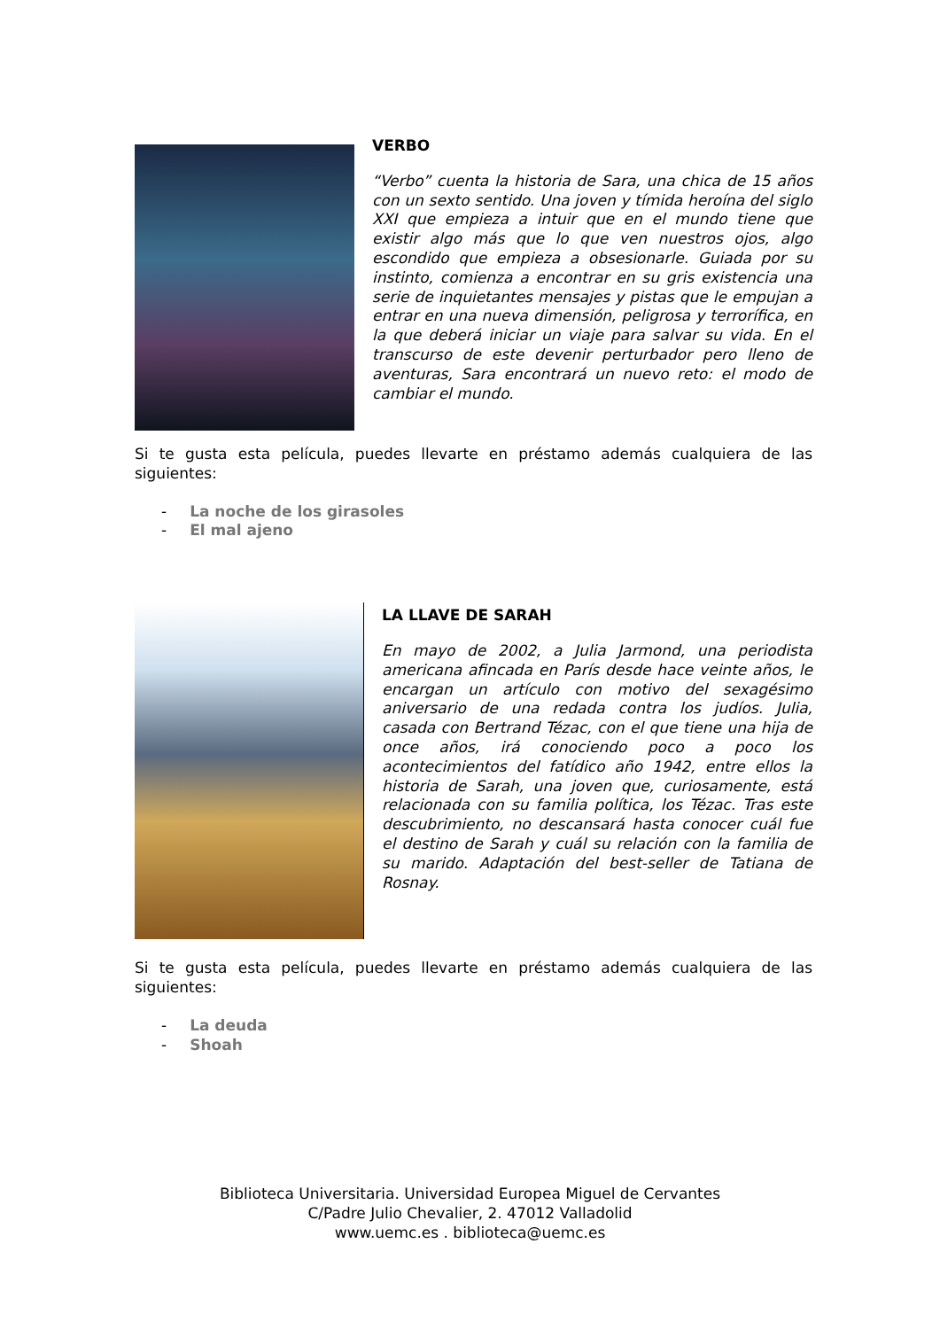VERBO
“Verbo” cuenta la historia de Sara, una chica de 15 años con un sexto sentido. Una joven y tímida heroína del siglo XXI que empieza a intuir que en el mundo tiene que existir algo más que lo que ven nuestros ojos, algo escondido que empieza a obsesionarle. Guiada por su instinto, comienza a encontrar en su gris existencia una serie de inquietantes mensajes y pistas que le empujan a entrar en una nueva dimensión, peligrosa y terrorífica, en la que deberá iniciar un viaje para salvar su vida. En el transcurso de este devenir perturbador pero lleno de aventuras, Sara encontrará un nuevo reto: el modo de cambiar el mundo.
Si te gusta esta película, puedes llevarte en préstamo además cualquiera de las siguientes:
- La noche de los girasoles
- El mal ajeno
LA LLAVE DE SARAH
En mayo de 2002, a Julia Jarmond, una periodista americana afincada en París desde hace veinte años, le encargan un artículo con motivo del sexagésimo aniversario de una redada contra los judíos. Julia, casada con Bertrand Tézac, con el que tiene una hija de once años, irá conociendo poco a poco los acontecimientos del fatídico año 1942, entre ellos la historia de Sarah, una joven que, curiosamente, está relacionada con su familia política, los Tézac. Tras este descubrimiento, no descansará hasta conocer cuál fue el destino de Sarah y cuál su relación con la familia de su marido. Adaptación del best-seller de Tatiana de Rosnay.
Si te gusta esta película, puedes llevarte en préstamo además cualquiera de las siguientes:
- La deuda
- Shoah
Biblioteca Universitaria. Universidad Europea Miguel de Cervantes
C/Padre Julio Chevalier, 2. 47012 Valladolid
www.uemc.es . biblioteca@uemc.es